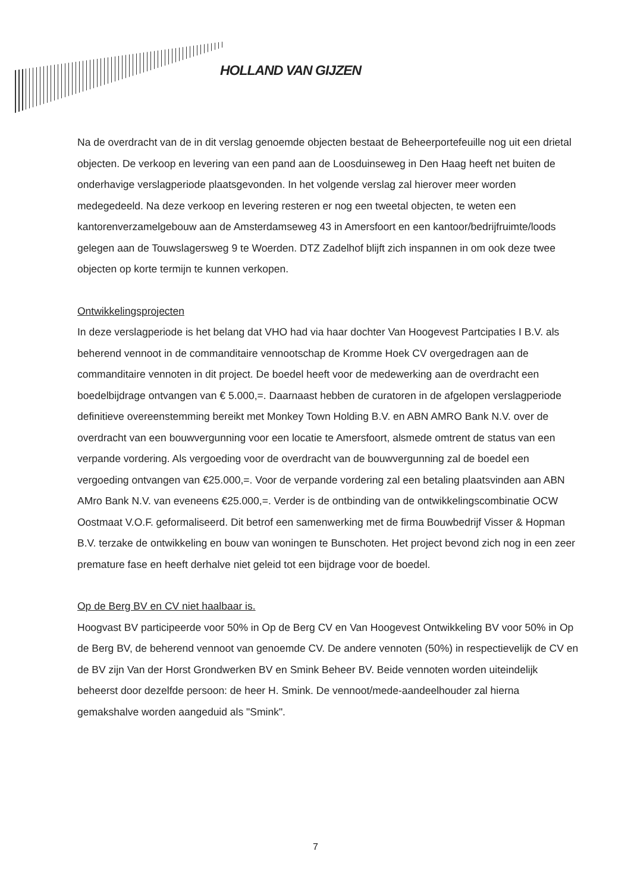HOLLAND VAN GIJZEN
Na de overdracht van de in dit verslag genoemde objecten bestaat de Beheerportefeuille nog uit een drietal objecten. De verkoop en levering van een pand aan de Loosduinseweg in Den Haag heeft net buiten de onderhavige verslagperiode plaatsgevonden. In het volgende verslag zal hierover meer worden medegedeeld. Na deze verkoop en levering resteren er nog een tweetal objecten, te weten een kantorenverzamelgebouw aan de Amsterdamseweg 43 in Amersfoort en een kantoor/bedrijfruimte/loods gelegen aan de Touwslagersweg 9 te Woerden. DTZ Zadelhof blijft zich inspannen in om ook deze twee objecten op korte termijn te kunnen verkopen.
Ontwikkelingsprojecten
In deze verslagperiode is het belang dat VHO had via haar dochter Van Hoogevest Partcipaties I B.V. als beherend vennoot in de commanditaire vennootschap de Kromme Hoek CV overgedragen aan de commanditaire vennoten in dit project. De boedel heeft voor de medewerking aan de overdracht een boedelbijdrage ontvangen van € 5.000,=. Daarnaast hebben de curatoren in de afgelopen verslagperiode definitieve overeenstemming bereikt met Monkey Town Holding B.V. en ABN AMRO Bank N.V. over de overdracht van een bouwvergunning voor een locatie te Amersfoort, alsmede omtrent de status van een verpande vordering. Als vergoeding voor de overdracht van de bouwvergunning zal de boedel een vergoeding ontvangen van €25.000,=. Voor de verpande vordering zal een betaling plaatsvinden aan ABN AMro Bank N.V. van eveneens €25.000,=. Verder is de ontbinding van de ontwikkelingscombinatie OCW Oostmaat V.O.F. geformaliseerd. Dit betrof een samenwerking met de firma Bouwbedrijf Visser & Hopman B.V. terzake de ontwikkeling en bouw van woningen te Bunschoten. Het project bevond zich nog in een zeer premature fase en heeft derhalve niet geleid tot een bijdrage voor de boedel.
Op de Berg BV en CV niet haalbaar is.
Hoogvast BV participeerde voor 50% in Op de Berg CV en Van Hoogevest Ontwikkeling BV voor 50% in Op de Berg BV, de beherend vennoot van genoemde CV. De andere vennoten (50%) in respectievelijk de CV en de BV zijn Van der Horst Grondwerken BV en Smink Beheer BV. Beide vennoten worden uiteindelijk beheerst door dezelfde persoon: de heer H. Smink. De vennoot/mede-aandeelhouder zal hierna gemakshalve worden aangeduid als "Smink".
7